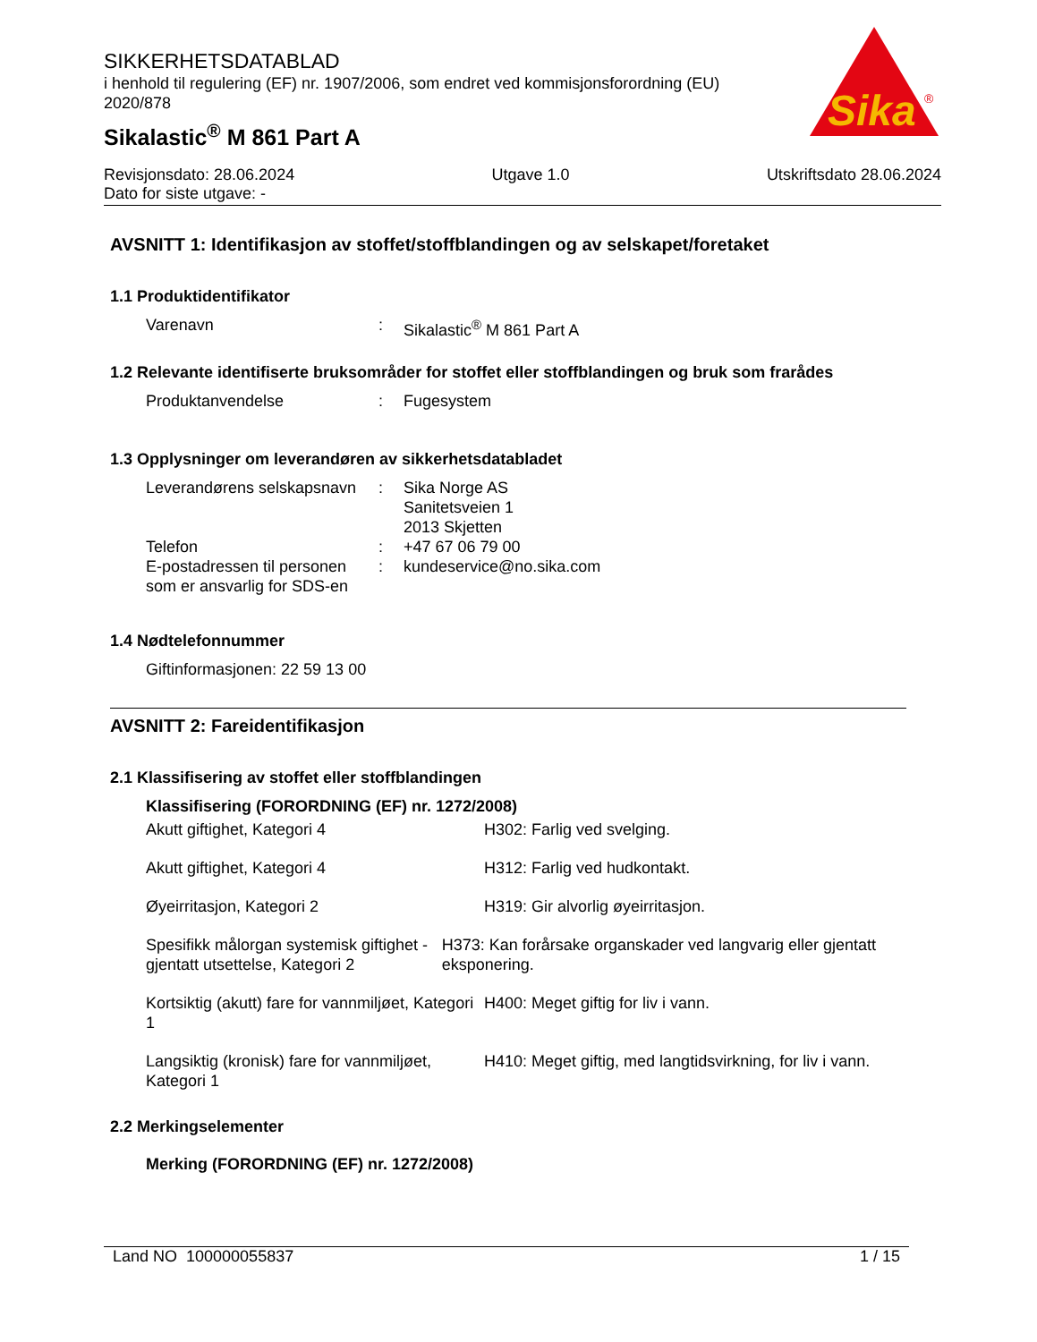SIKKERHETSDATABLAD
i henhold til regulering (EF) nr. 1907/2006, som endret ved kommisjonsforordning (EU) 2020/878
Sikalastic<sup>®</sup> M 861 Part A
Sika
®
Revisjonsdato: 28.06.2024 Utgave 1.0 Utskriftsdato 28.06.2024
Dato for siste utgave: -
AVSNITT 1: Identifikasjon av stoffet/stoffblandingen og av selskapet/foretaket
1.1 Produktidentifikator
Varenavn : Sikalastic<sup>®</sup> M 861 Part A
1.2 Relevante identifiserte bruksområder for stoffet eller stoffblandingen og bruk som frarådes
Produktanvendelse : Fugesystem
1.3 Opplysninger om leverandøren av sikkerhetsdatabladet
Leverandørens selskapsnavn
: Sika Norge AS
Sanitetsveien 1
2013 Skjetten
Telefon : +47 67 06 79 00
E-postadressen til personen som er ansvarlig for SDS-en
: kundeservice@no.sika.com
1.4 Nødtelefonnummer
Giftinformasjonen: 22 59 13 00
AVSNITT 2: Fareidentifikasjon
2.1 Klassifisering av stoffet eller stoffblandingen
Klassifisering (FORORDNING (EF) nr. 1272/2008)
Akutt giftighet, Kategori 4 H302: Farlig ved svelging.
Akutt giftighet, Kategori 4 H312: Farlig ved hudkontakt.
Øyeirritasjon, Kategori 2 H319: Gir alvorlig øyeirritasjon.
Spesifikk målorgan systemisk giftighet - gjentatt utsettelse, Kategori 2
H373: Kan forårsake organskader ved langvarig eller gjentatt eksponering.
Kortsiktig (akutt) fare for vannmiljøet, Kategori 1
H400: Meget giftig for liv i vann.
Langsiktig (kronisk) fare for vannmiljøet, Kategori 1
H410: Meget giftig, med langtidsvirkning, for liv i vann.
2.2 Merkingselementer
Merking (FORORDNING (EF) nr. 1272/2008)
Land NO 100000055837 1 / 15